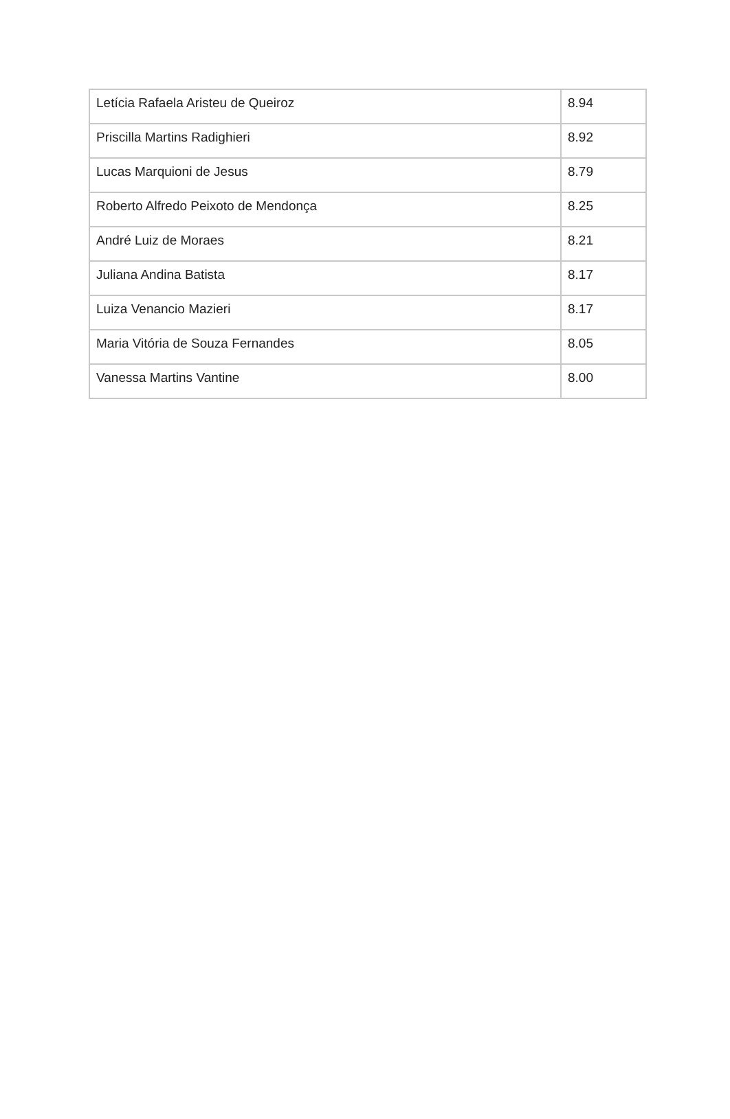| Letícia Rafaela Aristeu de Queiroz | 8.94 |
| Priscilla Martins Radighieri | 8.92 |
| Lucas Marquioni de Jesus | 8.79 |
| Roberto Alfredo Peixoto de Mendonça | 8.25 |
| André Luiz de Moraes | 8.21 |
| Juliana Andina Batista | 8.17 |
| Luiza Venancio Mazieri | 8.17 |
| Maria Vitória de Souza Fernandes | 8.05 |
| Vanessa Martins Vantine | 8.00 |